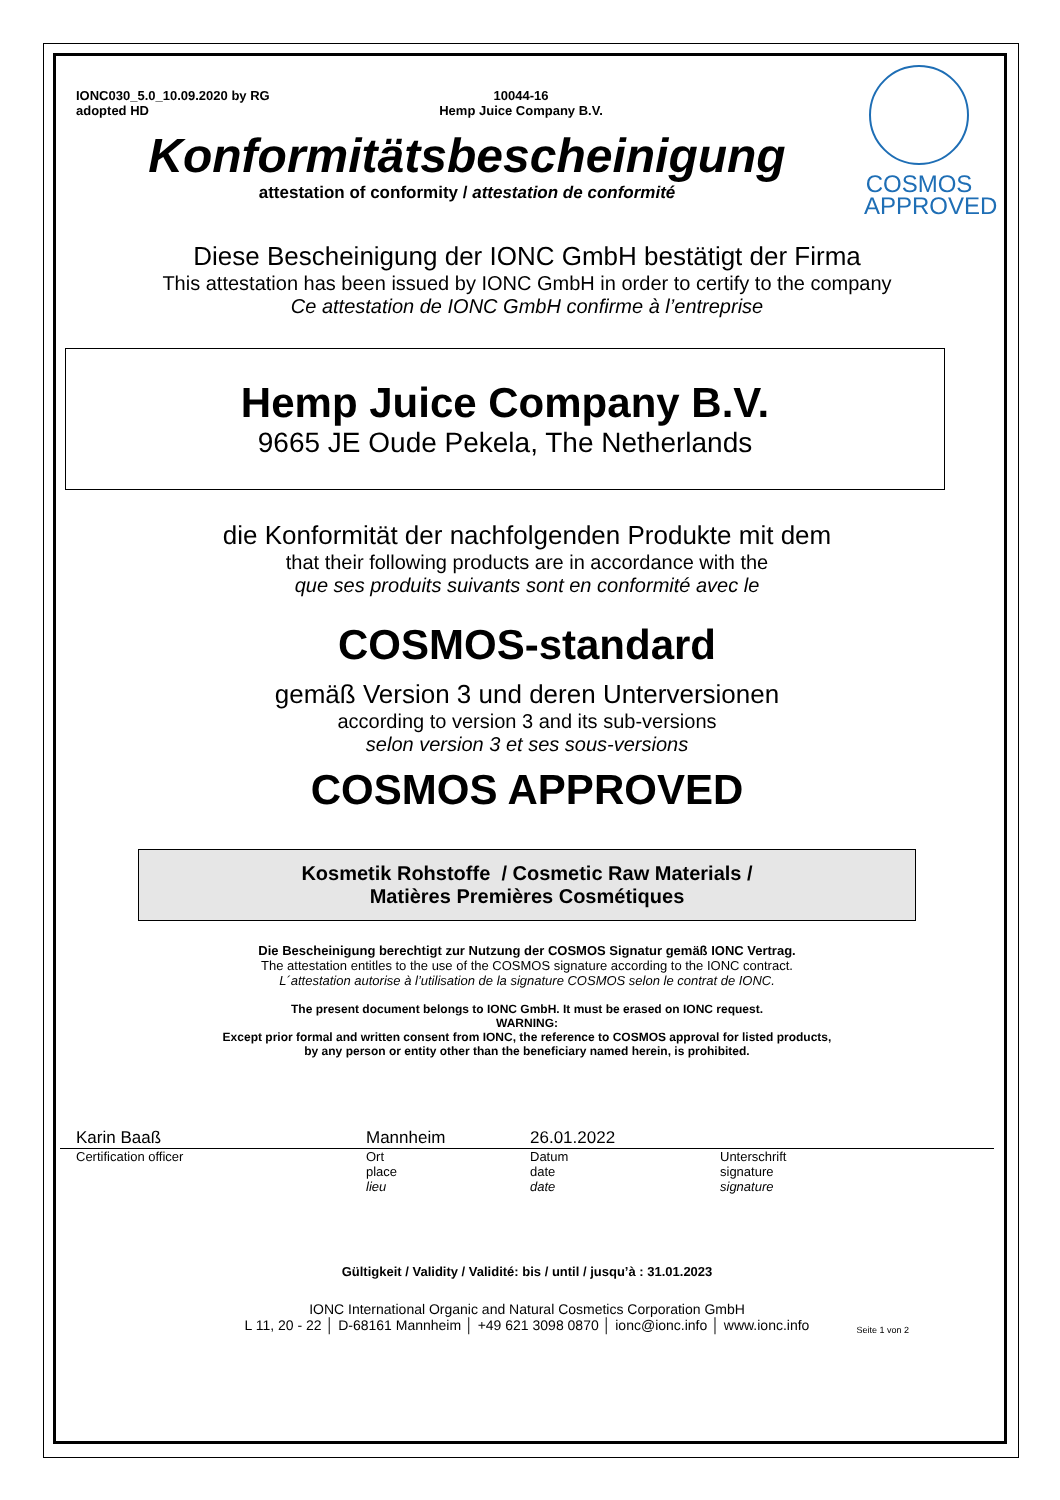COSMOS
APPROVED
IONC030_5.0_10.09.2020 by RG
adopted HD
10044-16
Hemp Juice Company B.V.
Konformitätsbescheinigung
attestation of conformity / attestation de conformité
Diese Bescheinigung der IONC GmbH bestätigt der Firma
This attestation has been issued by IONC GmbH in order to certify to the company
Ce attestation de IONC GmbH confirme à l’entreprise
Hemp Juice Company B.V.
9665 JE Oude Pekela, The Netherlands
die Konformität der nachfolgenden Produkte mit dem
that their following products are in accordance with the
que ses produits suivants sont en conformité avec le
COSMOS-standard
gemäß Version 3 und deren Unterversionen
according to version 3 and its sub-versions
selon version 3 et ses sous-versions
COSMOS APPROVED
Kosmetik Rohstoffe / Cosmetic Raw Materials /
Matières Premières Cosmétiques
Die Bescheinigung berechtigt zur Nutzung der COSMOS Signatur gemäß IONC Vertrag.
The attestation entitles to the use of the COSMOS signature according to the IONC contract.
L´attestation autorise à l’utilisation de la signature COSMOS selon le contrat de IONC.
The present document belongs to IONC GmbH. It must be erased on IONC request.
WARNING:
Except prior formal and written consent from IONC, the reference to COSMOS approval for listed products,
by any person or entity other than the beneficiary named herein, is prohibited.
Karin Baaß Mannheim 26.01.2022
Certification officer Ort
place
lieu
Datum
date
date
Unterschrift
signature
signature
Gültigkeit / Validity / Validité: bis / until / jusqu’à : 31.01.2023
IONC International Organic and Natural Cosmetics Corporation GmbH
L 11, 20 - 22 │ D-68161 Mannheim │ +49 621 3098 0870 │ ionc@ionc.info │ www.ionc.info
Seite 1 von 2